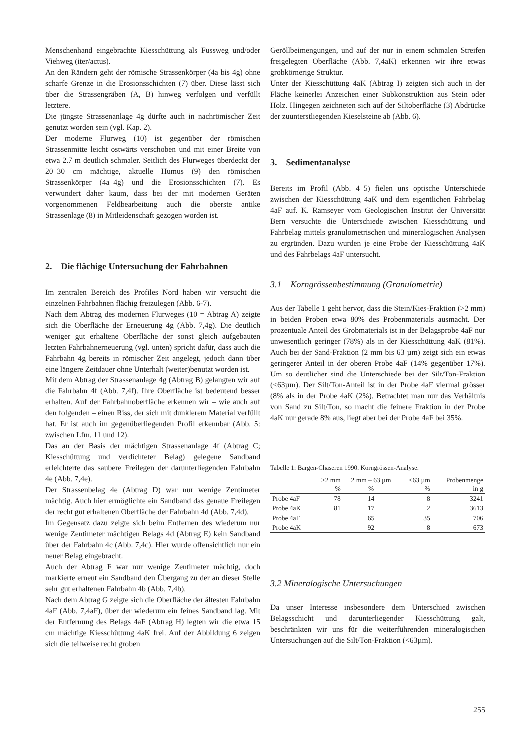Menschenhand eingebrachte Kiesschüttung als Fussweg und/oder Viehweg (iter/actus).
An den Rändern geht der römische Strassenkörper (4a bis 4g) ohne scharfe Grenze in die Erosionsschichten (7) über. Diese lässt sich über die Strassengräben (A, B) hinweg verfolgen und verfüllt letztere.
Die jüngste Strassenanlage 4g dürfte auch in nachrömischer Zeit genutzt worden sein (vgl. Kap. 2).
Der moderne Flurweg (10) ist gegenüber der römischen Strassenmitte leicht ostwärts verschoben und mit einer Breite von etwa 2.7 m deutlich schmaler. Seitlich des Flurweges überdeckt der 20–30 cm mächtige, aktuelle Humus (9) den römischen Strassenkörper (4a–4g) und die Erosionsschichten (7). Es verwundert daher kaum, dass bei der mit modernen Geräten vorgenommenen Feldbearbeitung auch die oberste antike Strassenlage (8) in Mitleidenschaft gezogen worden ist.
2. Die flächige Untersuchung der Fahrbahnen
Im zentralen Bereich des Profiles Nord haben wir versucht die einzelnen Fahrbahnen flächig freizulegen (Abb. 6-7).
Nach dem Abtrag des modernen Flurweges (10 = Abtrag A) zeigte sich die Oberfläche der Erneuerung 4g (Abb. 7,4g). Die deutlich weniger gut erhaltene Oberfläche der sonst gleich aufgebauten letzten Fahrbahnerneuerung (vgl. unten) spricht dafür, dass auch die Fahrbahn 4g bereits in römischer Zeit angelegt, jedoch dann über eine längere Zeitdauer ohne Unterhalt (weiter)benutzt worden ist.
Mit dem Abtrag der Strassenanlage 4g (Abtrag B) gelangten wir auf die Fahrbahn 4f (Abb. 7,4f). Ihre Oberfläche ist bedeutend besser erhalten. Auf der Fahrbahnoberfläche erkennen wir – wie auch auf den folgenden – einen Riss, der sich mit dunklerem Material verfüllt hat. Er ist auch im gegenüberliegenden Profil erkennbar (Abb. 5: zwischen Lfm. 11 und 12).
Das an der Basis der mächtigen Strassenanlage 4f (Abtrag C; Kiesschüttung und verdichteter Belag) gelegene Sandband erleichterte das saubere Freilegen der darunterliegenden Fahrbahn 4e (Abb. 7,4e).
Der Strassenbelag 4e (Abtrag D) war nur wenige Zentimeter mächtig. Auch hier ermöglichte ein Sandband das genaue Freilegen der recht gut erhaltenen Oberfläche der Fahrbahn 4d (Abb. 7,4d).
Im Gegensatz dazu zeigte sich beim Entfernen des wiederum nur wenige Zentimeter mächtigen Belags 4d (Abtrag E) kein Sandband über der Fahrbahn 4c (Abb. 7,4c). Hier wurde offensichtlich nur ein neuer Belag eingebracht.
Auch der Abtrag F war nur wenige Zentimeter mächtig, doch markierte erneut ein Sandband den Übergang zu der an dieser Stelle sehr gut erhaltenen Fahrbahn 4b (Abb. 7,4b).
Nach dem Abtrag G zeigte sich die Oberfläche der ältesten Fahrbahn 4aF (Abb. 7,4aF), über der wiederum ein feines Sandband lag. Mit der Entfernung des Belags 4aF (Abtrag H) legten wir die etwa 15 cm mächtige Kiesschüttung 4aK frei. Auf der Abbildung 6 zeigen sich die teilweise recht groben
Geröllbeimengungen, und auf der nur in einem schmalen Streifen freigelegten Oberfläche (Abb. 7,4aK) erkennen wir ihre etwas grobkörnerige Struktur.
Unter der Kiesschüttung 4aK (Abtrag I) zeigten sich auch in der Fläche keinerlei Anzeichen einer Subkonstruktion aus Stein oder Holz. Hingegen zeichneten sich auf der Siltoberfläche (3) Abdrücke der zuunterstliegenden Kieselsteine ab (Abb. 6).
3. Sedimentanalyse
Bereits im Profil (Abb. 4–5) fielen uns optische Unterschiede zwischen der Kiesschüttung 4aK und dem eigentlichen Fahrbelag 4aF auf. K. Ramseyer vom Geologischen Institut der Universität Bern versuchte die Unterschiede zwischen Kiesschüttung und Fahrbelag mittels granulometrischen und mineralogischen Analysen zu ergründen. Dazu wurden je eine Probe der Kiesschüttung 4aK und des Fahrbelags 4aF untersucht.
3.1 Korngrössenbestimmung (Granulometrie)
Aus der Tabelle 1 geht hervor, dass die Stein/Kies-Fraktion (>2 mm) in beiden Proben etwa 80% des Probenmaterials ausmacht. Der prozentuale Anteil des Grobmaterials ist in der Belagsprobe 4aF nur unwesentlich geringer (78%) als in der Kiesschüttung 4aK (81%). Auch bei der Sand-Fraktion (2 mm bis 63 µm) zeigt sich ein etwas geringerer Anteil in der oberen Probe 4aF (14% gegenüber 17%). Um so deutlicher sind die Unterschiede bei der Silt/Ton-Fraktion (<63µm). Der Silt/Ton-Anteil ist in der Probe 4aF viermal grösser (8% als in der Probe 4aK (2%). Betrachtet man nur das Verhältnis von Sand zu Silt/Ton, so macht die feinere Fraktion in der Probe 4aK nur gerade 8% aus, liegt aber bei der Probe 4aF bei 35%.
Tabelle 1: Bargen-Chäseren 1990. Korngrössen-Analyse.
| | >2 mm % | 2 mm – 63 µm % | <63 µm % | Probenmenge in g |
| --- | --- | --- | --- | --- |
| Probe 4aF | 78 | 14 | 8 | 3241 |
| Probe 4aK | 81 | 17 | 2 | 3613 |
| Probe 4aF | | 65 | 35 | 706 |
| Probe 4aK | | 92 | 8 | 673 |
3.2 Mineralogische Untersuchungen
Da unser Interesse insbesondere dem Unterschied zwischen Belagsschicht und darunterliegender Kiesschüttung galt, beschränkten wir uns für die weiterführenden mineralogischen Untersuchungen auf die Silt/Ton-Fraktion (<63µm).
255